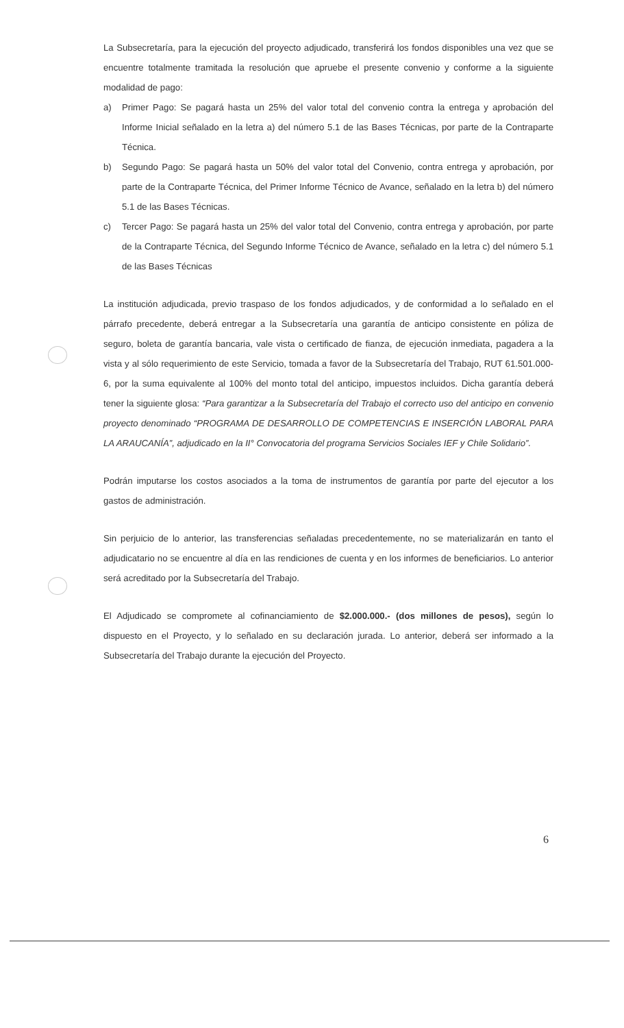La Subsecretaría, para la ejecución del proyecto adjudicado, transferirá los fondos disponibles una vez que se encuentre totalmente tramitada la resolución que apruebe el presente convenio y conforme a la siguiente modalidad de pago:
a) Primer Pago: Se pagará hasta un 25% del valor total del convenio contra la entrega y aprobación del Informe Inicial señalado en la letra a) del número 5.1 de las Bases Técnicas, por parte de la Contraparte Técnica.
b) Segundo Pago: Se pagará hasta un 50% del valor total del Convenio, contra entrega y aprobación, por parte de la Contraparte Técnica, del Primer Informe Técnico de Avance, señalado en la letra b) del número 5.1 de las Bases Técnicas.
c) Tercer Pago: Se pagará hasta un 25% del valor total del Convenio, contra entrega y aprobación, por parte de la Contraparte Técnica, del Segundo Informe Técnico de Avance, señalado en la letra c) del número 5.1 de las Bases Técnicas
La institución adjudicada, previo traspaso de los fondos adjudicados, y de conformidad a lo señalado en el párrafo precedente, deberá entregar a la Subsecretaría una garantía de anticipo consistente en póliza de seguro, boleta de garantía bancaria, vale vista o certificado de fianza, de ejecución inmediata, pagadera a la vista y al sólo requerimiento de este Servicio, tomada a favor de la Subsecretaría del Trabajo, RUT 61.501.000-6, por la suma equivalente al 100% del monto total del anticipo, impuestos incluidos. Dicha garantía deberá tener la siguiente glosa: “Para garantizar a la Subsecretaría del Trabajo el correcto uso del anticipo en convenio proyecto denominado “PROGRAMA DE DESARROLLO DE COMPETENCIAS E INSERCIÓN LABORAL PARA LA ARAUCANÍA”, adjudicado en la II° Convocatoria del programa Servicios Sociales IEF y Chile Solidario”.
Podrán imputarse los costos asociados a la toma de instrumentos de garantía por parte del ejecutor a los gastos de administración.
Sin perjuicio de lo anterior, las transferencias señaladas precedentemente, no se materializarán en tanto el adjudicatario no se encuentre al día en las rendiciones de cuenta y en los informes de beneficiarios. Lo anterior será acreditado por la Subsecretaría del Trabajo.
El Adjudicado se compromete al cofinanciamiento de $2.000.000.- (dos millones de pesos), según lo dispuesto en el Proyecto, y lo señalado en su declaración jurada. Lo anterior, deberá ser informado a la Subsecretaría del Trabajo durante la ejecución del Proyecto.
6